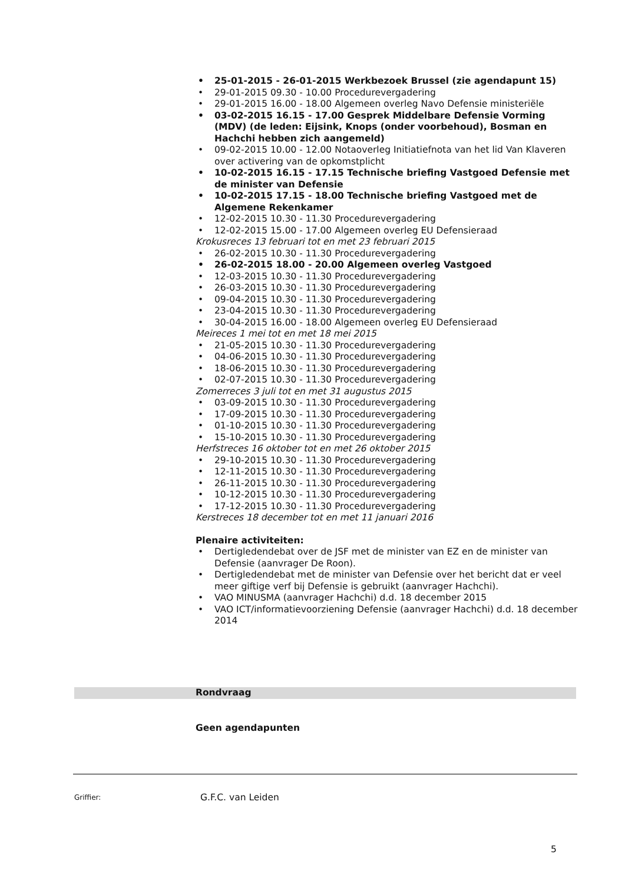• 25-01-2015 - 26-01-2015 Werkbezoek Brussel (zie agendapunt 15)
• 29-01-2015 09.30 - 10.00 Procedurevergadering
• 29-01-2015 16.00 - 18.00 Algemeen overleg Navo Defensie ministeriële
• 03-02-2015 16.15 - 17.00 Gesprek Middelbare Defensie Vorming (MDV) (de leden: Eijsink, Knops (onder voorbehoud), Bosman en Hachchi hebben zich aangemeld)
• 09-02-2015 10.00 - 12.00 Notaoverleg Initiatiefnota van het lid Van Klaveren over activering van de opkomstplicht
• 10-02-2015 16.15 - 17.15 Technische briefing Vastgoed Defensie met de minister van Defensie
• 10-02-2015 17.15 - 18.00 Technische briefing Vastgoed met de Algemene Rekenkamer
• 12-02-2015 10.30 - 11.30 Procedurevergadering
• 12-02-2015 15.00 - 17.00 Algemeen overleg EU Defensieraad
Krokusreces 13 februari tot en met 23 februari 2015
• 26-02-2015 10.30 - 11.30 Procedurevergadering
• 26-02-2015 18.00 - 20.00 Algemeen overleg Vastgoed
• 12-03-2015 10.30 - 11.30 Procedurevergadering
• 26-03-2015 10.30 - 11.30 Procedurevergadering
• 09-04-2015 10.30 - 11.30 Procedurevergadering
• 23-04-2015 10.30 - 11.30 Procedurevergadering
• 30-04-2015 16.00 - 18.00 Algemeen overleg EU Defensieraad
Meireces 1 mei tot en met 18 mei 2015
• 21-05-2015 10.30 - 11.30 Procedurevergadering
• 04-06-2015 10.30 - 11.30 Procedurevergadering
• 18-06-2015 10.30 - 11.30 Procedurevergadering
• 02-07-2015 10.30 - 11.30 Procedurevergadering
Zomerreces 3 juli tot en met 31 augustus 2015
• 03-09-2015 10.30 - 11.30 Procedurevergadering
• 17-09-2015 10.30 - 11.30 Procedurevergadering
• 01-10-2015 10.30 - 11.30 Procedurevergadering
• 15-10-2015 10.30 - 11.30 Procedurevergadering
Herfstreces 16 oktober tot en met 26 oktober 2015
• 29-10-2015 10.30 - 11.30 Procedurevergadering
• 12-11-2015 10.30 - 11.30 Procedurevergadering
• 26-11-2015 10.30 - 11.30 Procedurevergadering
• 10-12-2015 10.30 - 11.30 Procedurevergadering
• 17-12-2015 10.30 - 11.30 Procedurevergadering
Kerstreces 18 december tot en met 11 januari 2016
Plenaire activiteiten:
• Dertigledendebat over de JSF met de minister van EZ en de minister van Defensie (aanvrager De Roon).
• Dertigledendebat met de minister van Defensie over het bericht dat er veel meer giftige verf bij Defensie is gebruikt (aanvrager Hachchi).
• VAO MINUSMA (aanvrager Hachchi) d.d. 18 december 2015
• VAO ICT/informatievoorziening Defensie (aanvrager Hachchi) d.d. 18 december 2014
Rondvraag
Geen agendapunten
Griffier: G.F.C. van Leiden
5